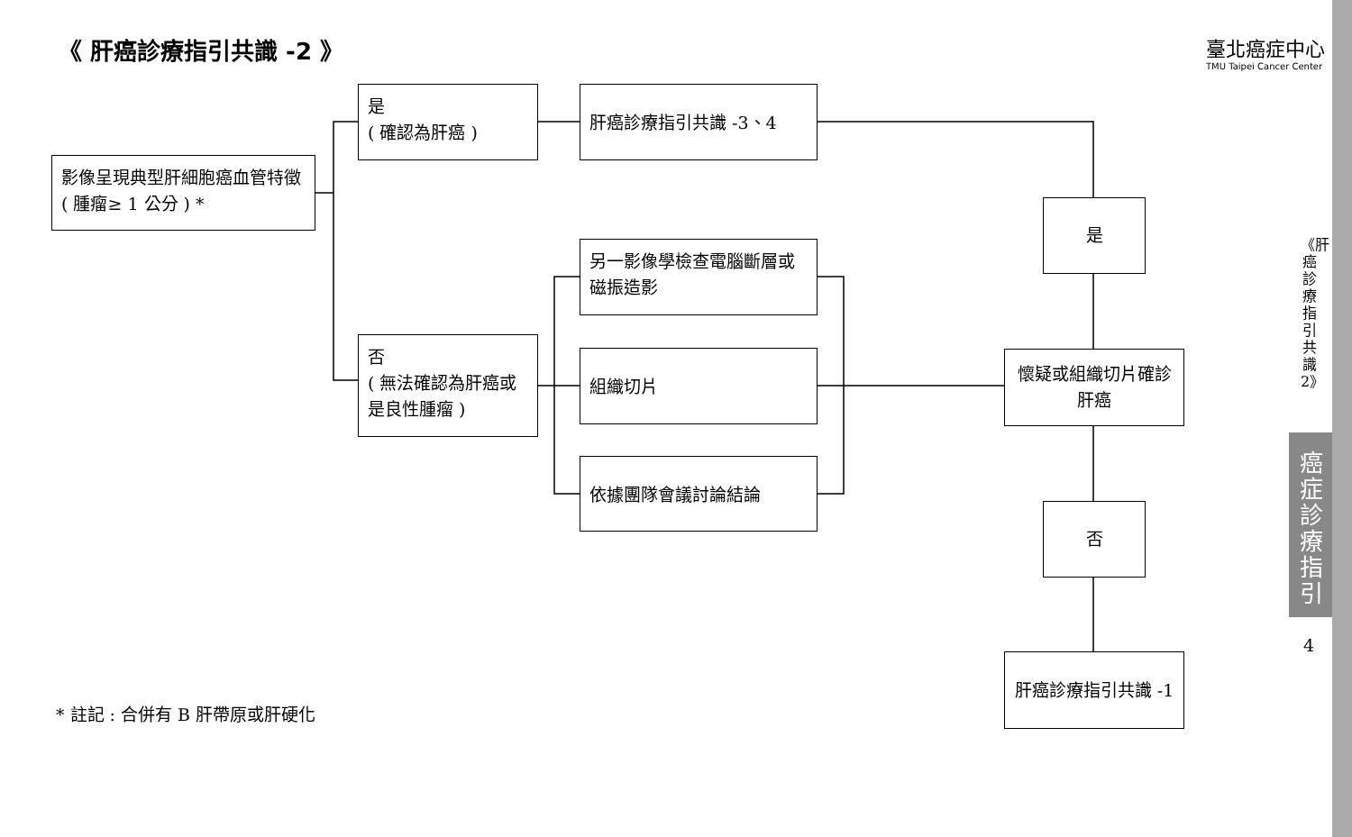《 肝癌診療指引共識 -2 》
臺北癌症中心
TMU Taipei Cancer Center
影像呈現典型肝細胞癌血管特徵 ( 腫瘤≥ 1 公分 ) *
是
( 確認為肝癌 )
肝癌診療指引共識 -3、4
否
( 無法確認為肝癌或是良性腫瘤 )
另一影像學檢查電腦斷層或磁振造影
組織切片
依據團隊會議討論結論
是
懷疑或組織切片確診肝癌
否
肝癌診療指引共識 -1
* 註記 : 合併有 B 肝帶原或肝硬化
《肝癌診療指引共識2》
癌症診療指引
4